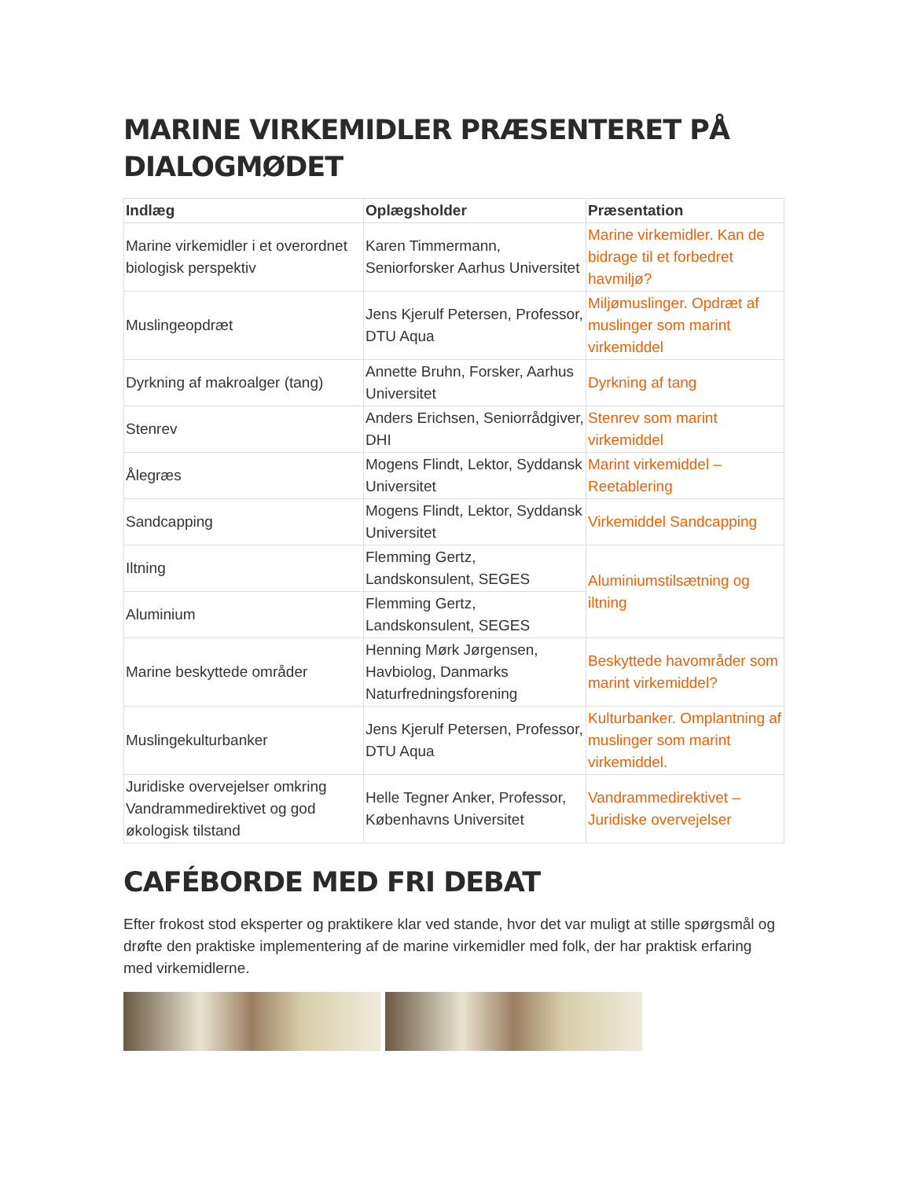MARINE VIRKEMIDLER PRÆSENTERET PÅ DIALOGMØDET
| Indlæg | Oplægsholder | Præsentation |
| --- | --- | --- |
| Marine virkemidler i et overordnet biologisk perspektiv | Karen Timmermann, Seniorforsker Aarhus Universitet | Marine virkemidler. Kan de bidrage til et forbedret havmiljø? |
| Muslingeopdræt | Jens Kjerulf Petersen, Professor, DTU Aqua | Miljømuslinger. Opdræt af muslinger som marint virkemiddel |
| Dyrkning af makroalger (tang) | Annette Bruhn, Forsker, Aarhus Universitet | Dyrkning af tang |
| Stenrev | Anders Erichsen, Seniorrådgiver, DHI | Stenrev som marint virkemiddel |
| Ålegræs | Mogens Flindt, Lektor, Syddansk Universitet | Marint virkemiddel – Reetablering |
| Sandcapping | Mogens Flindt, Lektor, Syddansk Universitet | Virkemiddel Sandcapping |
| Iltning | Flemming Gertz, Landskonsulent, SEGES | Aluminiumstilsætning og iltning |
| Aluminium | Flemming Gertz, Landskonsulent, SEGES | |
| Marine beskyttede områder | Henning Mørk Jørgensen, Havbiolog, Danmarks Naturfredningsforening | Beskyttede havområder som marint virkemiddel? |
| Muslingekulturbanker | Jens Kjerulf Petersen, Professor, DTU Aqua | Kulturbanker. Omplantning af muslinger som marint virkemiddel. |
| Juridiske overvejelser omkring Vandrammedirektivet og god økologisk tilstand | Helle Tegner Anker, Professor, Københavns Universitet | Vandrammedirektivet – Juridiske overvejelser |
CAFÉBORDE MED FRI DEBAT
Efter frokost stod eksperter og praktikere klar ved stande, hvor det var muligt at stille spørgsmål og drøfte den praktiske implementering af de marine virkemidler med folk, der har praktisk erfaring med virkemidlerne.